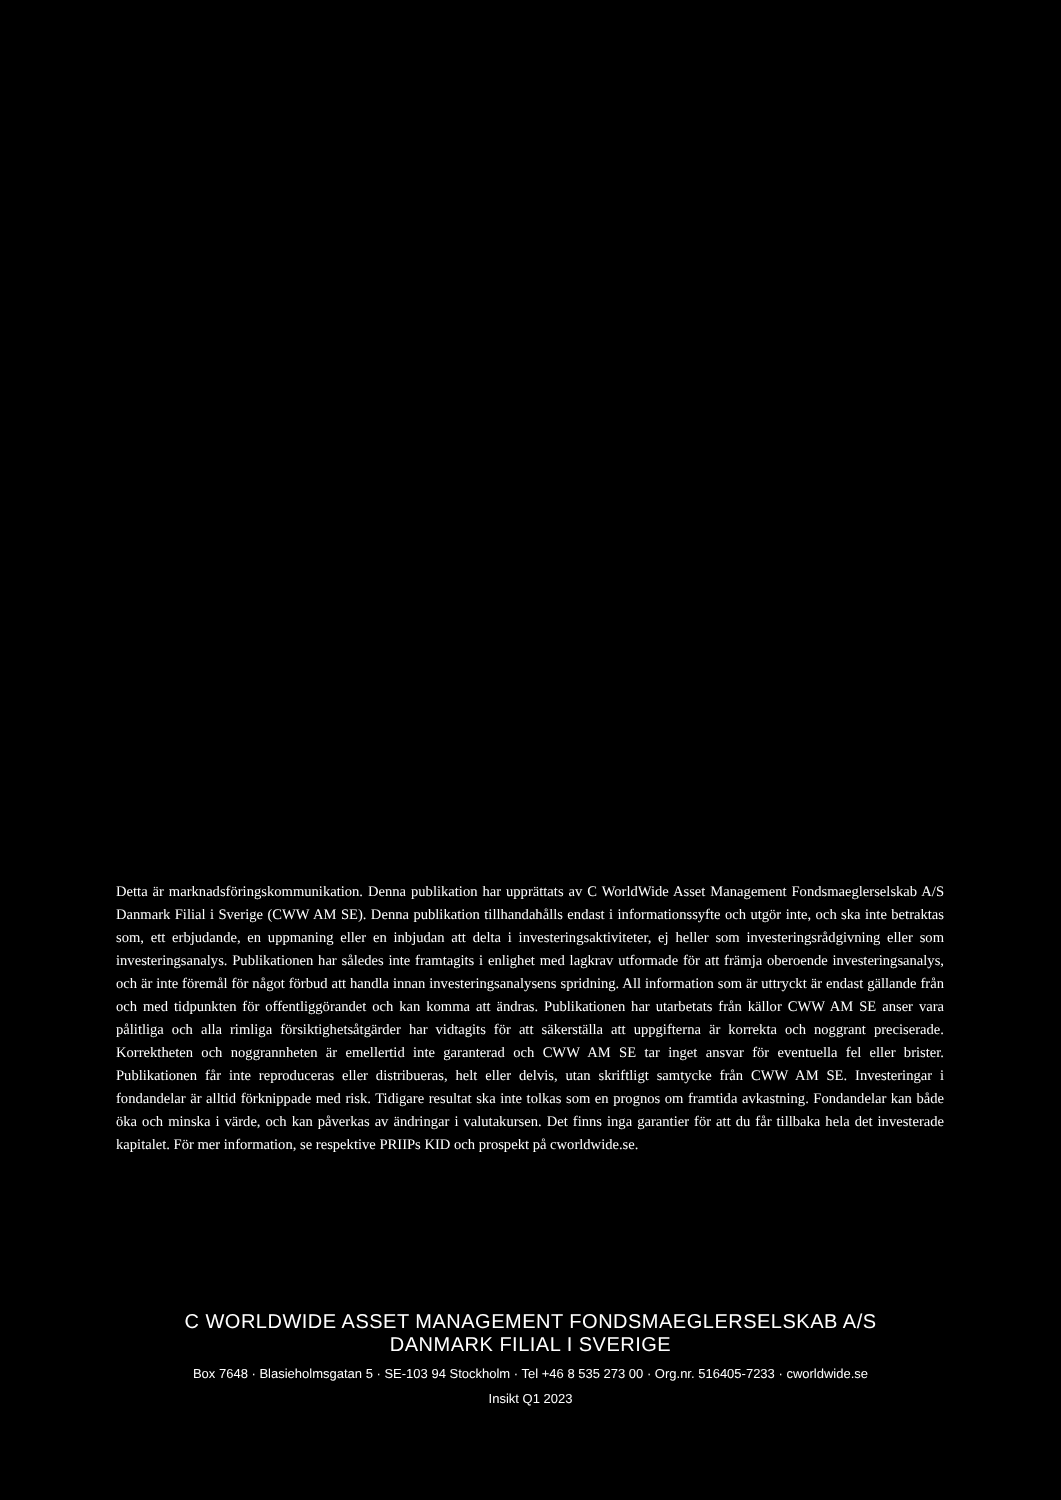Detta är marknadsföringskommunikation. Denna publikation har upprättats av C WorldWide Asset Management Fondsmaeglerselskab A/S Danmark Filial i Sverige (CWW AM SE). Denna publikation tillhandahålls endast i informations­syfte och utgör inte, och ska inte betraktas som, ett erbjudande, en uppmaning eller en inbjudan att delta i investerings­aktiviteter, ej heller som investeringsrådgivning eller som investeringsanalys. Publikationen har således inte framtagits i enlighet med lagkrav utformade för att främja oberoende investeringsanalys, och är inte föremål för något förbud att handla innan investeringsanalysens spridning. All information som är uttryckt är endast gällande från och med tidpunkten för offentliggörandet och kan komma att ändras. Publikationen har utarbetats från källor CWW AM SE anser vara pålitliga och alla rimliga försiktighetsåtgärder har vidtagits för att säkerställa att uppgifterna är korrekta och noggrant preciserade. Korrektheten och noggrannheten är emellertid inte garanterad och CWW AM SE tar inget ansvar för eventuella fel eller brister. Publikationen får inte reproduceras eller distribueras, helt eller delvis, utan skriftligt samtycke från CWW AM SE. Investeringar i fondandelar är alltid förknippade med risk. Tidigare resultat ska inte tolkas som en prognos om framtida avkastning. Fondandelar kan både öka och minska i värde, och kan påverkas av ändringar i valutakursen. Det finns inga garantier för att du får tillbaka hela det investerade kapitalet. För mer information, se respektive PRIIPs KID och prospekt på cworldwide.se.
C WORLDWIDE ASSET MANAGEMENT FONDSMAEGLERSELSKAB A/S
DANMARK FILIAL I SVERIGE
Box 7648 · Blasieholmsgatan 5 · SE-103 94 Stockholm · Tel +46 8 535 273 00 · Org.nr. 516405-7233 · cworldwide.se
Insikt Q1 2023